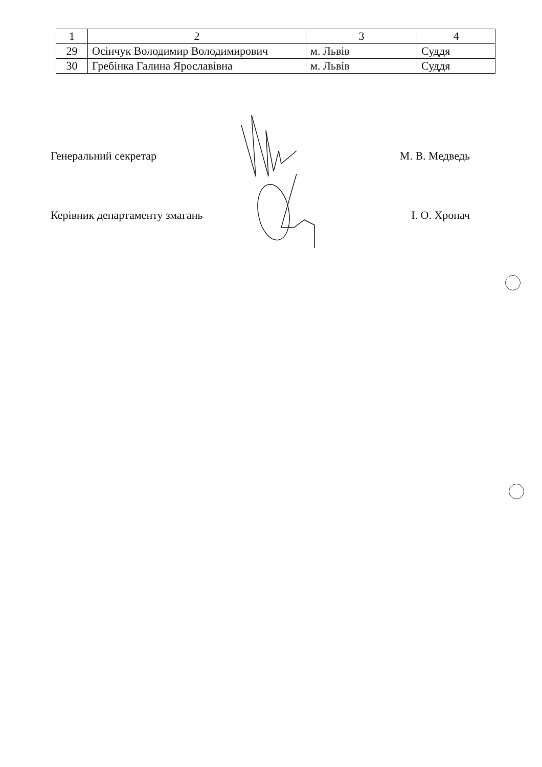| 1 | 2 | 3 | 4 |
| 29 | Осінчук Володимир Володимирович | м. Львів | Суддя |
| 30 | Гребінка Галина Ярославівна | м. Львів | Суддя |
Генеральний секретар М. В. Медведь
Керівник департаменту змагань І. О. Хропач